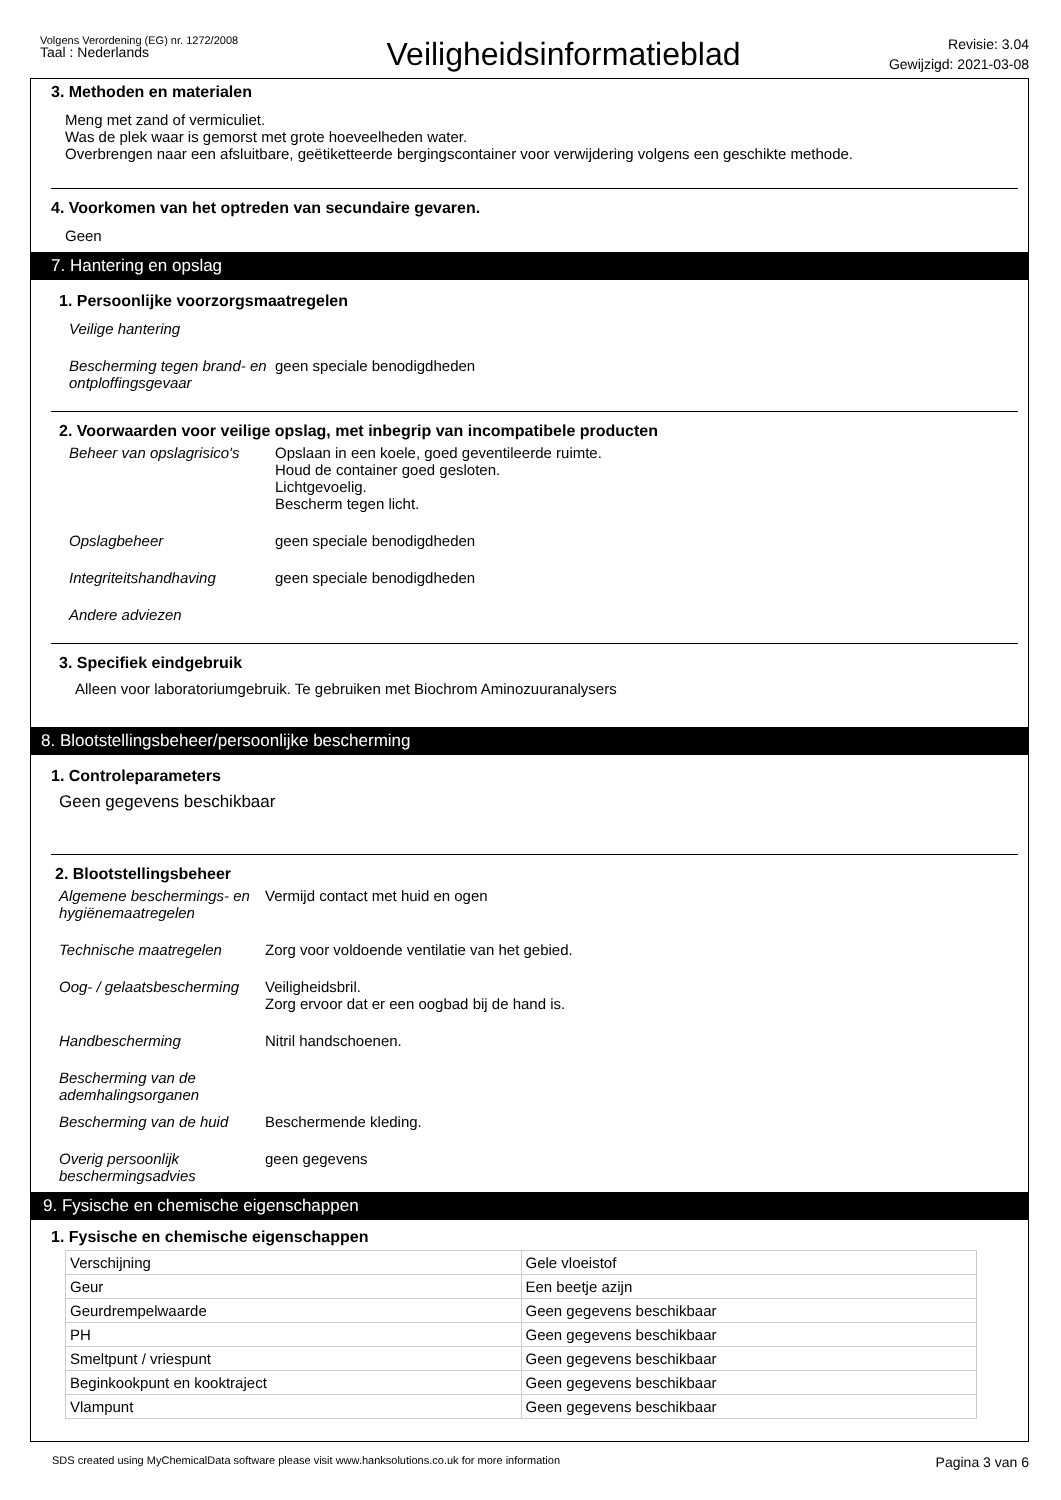Volgens Verordening (EG) nr. 1272/2008
Taal : Nederlands
Veiligheidsinformatieblad
Revisie: 3.04
Gewijzigd: 2021-03-08
3. Methoden en materialen
Meng met zand of vermiculiet.
Was de plek waar is gemorst met grote hoeveelheden water.
Overbrengen naar een afsluitbare, geëtiketteerde bergingscontainer voor verwijdering volgens een geschikte methode.
4. Voorkomen van het optreden van secundaire gevaren.
Geen
7. Hantering en opslag
1. Persoonlijke voorzorgsmaatregelen
Veilige hantering
Bescherming tegen brand- en ontploffingsgevaar
geen speciale benodigdheden
2. Voorwaarden voor veilige opslag, met inbegrip van incompatibele producten
Beheer van opslagrisico's
Opslaan in een koele, goed geventileerde ruimte.
Houd de container goed gesloten.
Lichtgevoelig.
Bescherm tegen licht.
Opslagbeheer geen speciale benodigdheden
Integriteitshandhaving geen speciale benodigdheden
Andere adviezen
3. Specifiek eindgebruik
Alleen voor laboratoriumgebruik. Te gebruiken met Biochrom Aminozuuranalysers
8. Blootstellingsbeheer/persoonlijke bescherming
1. Controleparameters
Geen gegevens beschikbaar
2. Blootstellingsbeheer
Algemene beschermings- en hygiënemaatregelen
Vermijd contact met huid en ogen
Technische maatregelen Zorg voor voldoende ventilatie van het gebied.
Oog- / gelaatsbescherming
Veiligheidsbril.
Zorg ervoor dat er een oogbad bij de hand is.
Handbescherming Nitril handschoenen.
Bescherming van de ademhalingsorganen
Bescherming van de huid
Beschermende kleding.
Overig persoonlijk beschermingsadvies
geen gegevens
9. Fysische en chemische eigenschappen
1. Fysische en chemische eigenschappen
| Verschijning | Gele vloeistof |
| Geur | Een beetje azijn |
| Geurdrempelwaarde | Geen gegevens beschikbaar |
| PH | Geen gegevens beschikbaar |
| Smeltpunt / vriespunt | Geen gegevens beschikbaar |
| Beginkookpunt en kooktraject | Geen gegevens beschikbaar |
| Vlampunt | Geen gegevens beschikbaar |
SDS created using MyChemicalData software please visit www.hanksolutions.co.uk for more information
Pagina 3 van 6